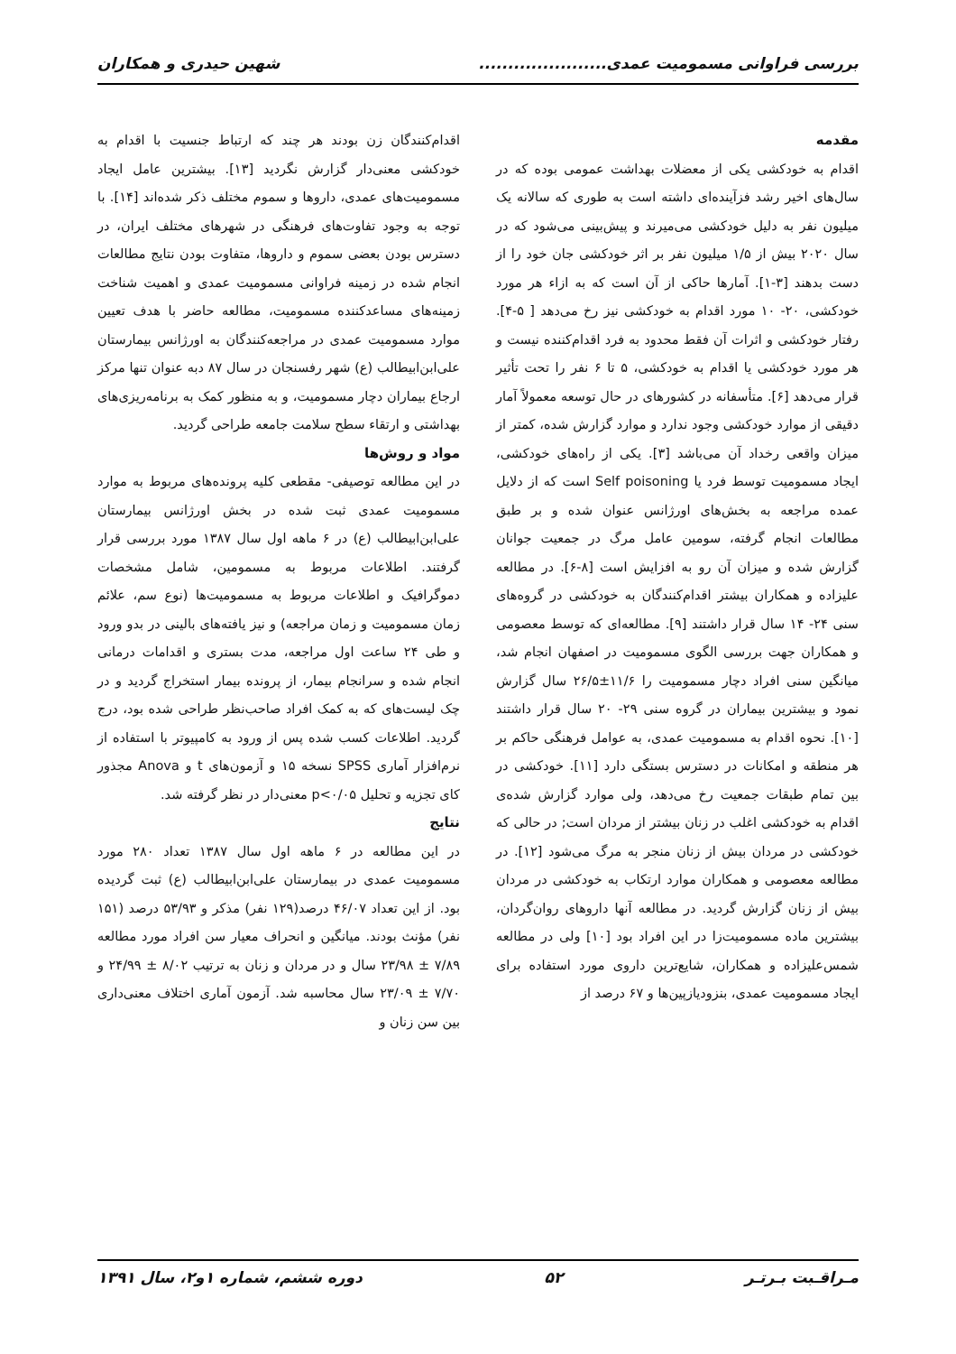بررسی فراوانی مسمومیت عمدی...................... شهین حیدری و همکاران
مقدمه
اقدام به خودکشی یکی از معضلات بهداشت عمومی بوده که در سال‌های اخیر رشد فزآینده‌ای داشته است به طوری که سالانه یک میلیون نفر به دلیل خودکشی می‌میرند و پیش‌بینی می‌شود که در سال ۲۰۲۰ بیش از ۱/۵ میلیون نفر بر اثر خودکشی جان خود را از دست بدهند [۳-۱]. آمارها حاکی از آن است که به ازاء هر مورد خودکشی، ۲۰- ۱۰ مورد اقدام به خودکشی نیز رخ می‌دهد [ ۵-۴]. رفتار خودکشی و اثرات آن فقط محدود به فرد اقدام‌کننده نیست و هر مورد خودکشی یا اقدام به خودکشی، ۵ تا ۶ نفر را تحت تأثیر قرار می‌دهد [۶]. متأسفانه در کشورهای در حال توسعه معمولاً آمار دقیقی از موارد خودکشی وجود ندارد و موارد گزارش شده، کمتر از میزان واقعی رخداد آن می‌باشد [۳]. یکی از راه‌های خودکشی، ایجاد مسمومیت توسط فرد یا Self poisoning است که از دلایل عمده مراجعه به بخش‌های اورژانس عنوان شده و بر طبق مطالعات انجام گرفته، سومین عامل مرگ در جمعیت جوانان گزارش شده و میزان آن رو به افزایش است [۸-۶]. در مطالعه علیزاده و همکاران بیشتر اقدام‌کنندگان به خودکشی در گروه‌های سنی ۲۴- ۱۴ سال قرار داشتند [۹]. مطالعه‌ای که توسط معصومی و همکاران جهت بررسی الگوی مسمومیت در اصفهان انجام شد، میانگین سنی افراد دچار مسمومیت را ۱۱/۶±۲۶/۵ سال گزارش نمود و بیشترین بیماران در گروه سنی ۲۹- ۲۰ سال قرار داشتند [۱۰]. نحوه اقدام به مسمومیت عمدی، به عوامل فرهنگی حاکم بر هر منطقه و امکانات در دسترس بستگی دارد [۱۱]. خودکشی در بین تمام طبقات جمعیت رخ می‌دهد، ولی موارد گزارش شده‌ی اقدام به خودکشی اغلب در زنان بیشتر از مردان است; در حالی که خودکشی در مردان بیش از زنان منجر به مرگ می‌شود [۱۲]. در مطالعه معصومی و همکاران موارد ارتکاب به خودکشی در مردان بیش از زنان گزارش گردید. در مطالعه آنها داروهای روان‌گردان، بیشترین ماده مسمومیت‌زا در این افراد بود [۱۰] ولی در مطالعه شمس‌علیزاده و همکاران، شایع‌ترین داروی مورد استفاده برای ایجاد مسمومیت عمدی، بنزودیازپین‌ها و ۶۷ درصد از
اقدام‌کنندگان زن بودند هر چند که ارتباط جنسیت با اقدام به خودکشی معنی‌دار گزارش نگردید [۱۳]. بیشترین عامل ایجاد مسمومیت‌های عمدی، داروها و سموم مختلف ذکر شده‌اند [۱۴]. با توجه به وجود تفاوت‌های فرهنگی در شهرهای مختلف ایران، در دسترس بودن بعضی سموم و داروها، متفاوت بودن نتایج مطالعات انجام شده در زمینه فراوانی مسمومیت عمدی و اهمیت شناخت زمینه‌های مساعدکننده مسمومیت، مطالعه حاضر با هدف تعیین موارد مسمومیت عمدی در مراجعه‌کنندگان به اورژانس بیمارستان علی‌ابن‌ابیطالب (ع) شهر رفسنجان در سال ۸۷ دبه عنوان تنها مرکز ارجاع بیماران دچار مسمومیت، و به منظور کمک به برنامه‌ریزی‌های بهداشتی و ارتقاء سطح سلامت جامعه طراحی گردید.
مواد و روش‌ها
در این مطالعه توصیفی- مقطعی کلیه پرونده‌های مربوط به موارد مسمومیت عمدی ثبت شده در بخش اورژانس بیمارستان علی‌ابن‌ابیطالب (ع) در ۶ ماهه اول سال ۱۳۸۷ مورد بررسی قرار گرفتند. اطلاعات مربوط به مسمومین، شامل مشخصات دموگرافیک و اطلاعات مربوط به مسمومیت‌ها (نوع سم، علائم زمان مسمومیت و زمان مراجعه) و نیز یافته‌های بالینی در بدو ورود و طی ۲۴ ساعت اول مراجعه، مدت بستری و اقدامات درمانی انجام شده و سرانجام بیمار، از پرونده بیمار استخراج گردید و در چک لیست‌های که به کمک افراد صاحب‌نظر طراحی شده بود، درج گردید. اطلاعات کسب شده پس از ورود به کامپیوتر با استفاده از نرم‌افزار آماری SPSS نسخه ۱۵ و آزمون‌های t و Anova مجذور کای تجزیه و تحلیل p<۰/۰۵ معنی‌دار در نظر گرفته شد.
نتایج
در این مطالعه در ۶ ماهه اول سال ۱۳۸۷ تعداد ۲۸۰ مورد مسمومیت عمدی در بیمارستان علی‌ابن‌ابیطالب (ع) ثبت گردیده بود. از این تعداد ۴۶/۰۷ درصد(۱۲۹ نفر) مذکر و ۵۳/۹۳ درصد (۱۵۱ نفر) مؤنث بودند. میانگین و انحراف معیار سن افراد مورد مطالعه ۷/۸۹ ± ۲۳/۹۸ سال و در مردان و زنان به ترتیب ۸/۰۲ ± ۲۴/۹۹ و ۷/۷۰ ± ۲۳/۰۹ سال محاسبه شد. آزمون آماری اختلاف معنی‌داری بین سن زنان و
مـراقـبت بـرتـر ۵۲ دوره ششم، شماره ۱و۲، سال ۱۳۹۱